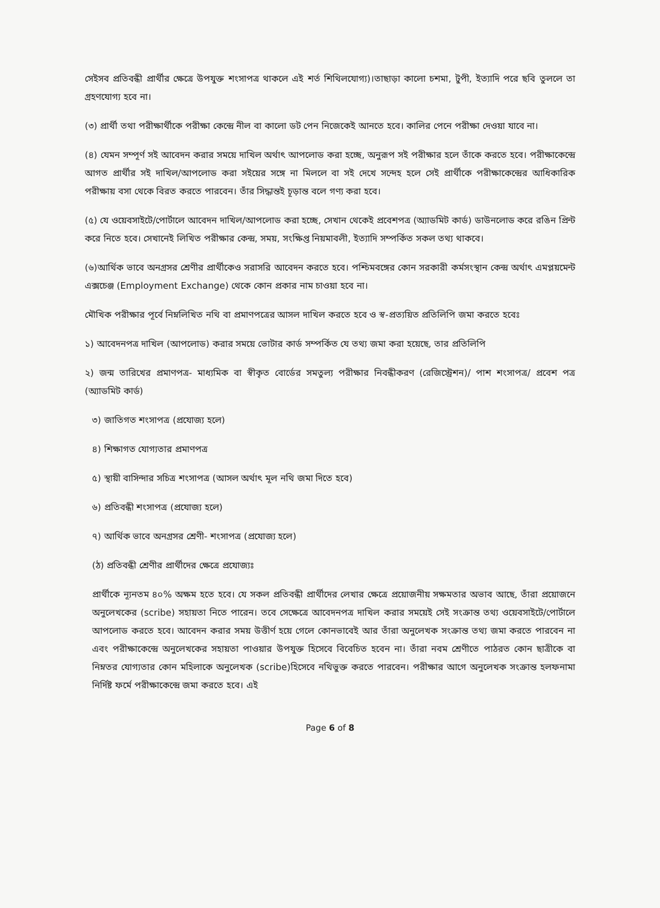সেইসব প্রতিবন্ধী প্রার্থীর ক্ষেত্রে উপযুক্ত শংসাপত্র থাকলে এই শর্ত শিথিলযোগ্য)।তাছাড়া কালো চশমা, টুপী, ইত্যাদি পরে ছবি তুললে তা গ্রহণযোগ্য হবে না।
(৩) প্রার্থী তথা পরীক্ষার্থীকে পরীক্ষা কেন্দ্রে নীল বা কালো ডট পেন নিজেকেই আনতে হবে। কালির পেনে পরীক্ষা দেওয়া যাবে না।
(৪) যেমন সম্পূর্ণ সই আবেদন করার সময়ে দাখিল অর্থাৎ আপলোড করা হচ্ছে, অনুরূপ সই পরীক্ষার হলে তাঁকে করতে হবে। পরীক্ষাকেন্দ্রে আগত প্রার্থীর সই দাখিল/আপলোড করা সইয়ের সঙ্গে না মিললে বা সই দেখে সন্দেহ হলে সেই প্রার্থীকে পরীক্ষাকেন্দ্রের আধিকারিক পরীক্ষায় বসা থেকে বিরত করতে পারবেন। তাঁর সিদ্ধান্তই চূড়ান্ত বলে গণ্য করা হবে।
(৫) যে ওয়েবসাইটে/পোর্টালে আবেদন দাখিল/আপলোড করা হচ্ছে, সেখান থেকেই প্রবেশপত্র (অ্যাডমিট কার্ড) ডাউনলোড করে রঙিন প্রিন্ট করে নিতে হবে। সেখানেই লিখিত পরীক্ষার কেন্দ্র, সময়, সংক্ষিপ্ত নিয়মাবলী, ইত্যাদি সম্পর্কিত সকল তথ্য থাকবে।
(৬)আর্থিক ভাবে অনগ্রসর শ্রেণীর প্রার্থীকেও সরাসরি আবেদন করতে হবে। পশ্চিমবঙ্গের কোন সরকারী কর্মসংস্থান কেন্দ্র অর্থাৎ এমপ্লয়মেন্ট এক্সচেঞ্জ (Employment Exchange) থেকে কোন প্রকার নাম চাওয়া হবে না।
মৌখিক পরীক্ষার পূর্বে নিম্নলিখিত নথি বা প্রমাণপত্রের আসল দাখিল করতে হবে ও স্ব-প্রত্যয়িত প্রতিলিপি জমা করতে হবেঃ
১) আবেদনপত্র দাখিল (আপলোড) করার সময়ে ভোটার কার্ড সম্পর্কিত যে তথ্য জমা করা হয়েছে, তার প্রতিলিপি
২) জন্ম তারিখের প্রমাণপত্র- মাধ্যমিক বা স্বীকৃত বোর্ডের সমতুল্য পরীক্ষার নিবন্ধীকরণ (রেজিস্ট্রেশন)/ পাশ শংসাপত্র/ প্রবেশ পত্র (অ্যাডমিট কার্ড)
৩) জাতিগত শংসাপত্র (প্রযোজ্য হলে)
৪) শিক্ষাগত যোগ্যতার প্রমাণপত্র
৫) স্থায়ী বাসিন্দার সচিত্র শংসাপত্র (আসল অর্থাৎ মূল নথি জমা দিতে হবে)
৬) প্রতিবন্ধী শংসাপত্র (প্রযোজ্য হলে)
৭) আর্থিক ভাবে অনগ্রসর শ্রেণী- শংসাপত্র (প্রযোজ্য হলে)
(ঠ) প্রতিবন্ধী শ্রেণীর প্রার্থীদের ক্ষেত্রে প্রযোজ্যঃ
প্রার্থীকে ন্যূনতম ৪০% অক্ষম হতে হবে। যে সকল প্রতিবন্ধী প্রার্থীদের লেখার ক্ষেত্রে প্রয়োজনীয় সক্ষমতার অভাব আছে, তাঁরা প্রয়োজনে অনুলেখকের (scribe) সহায়তা নিতে পারেন। তবে সেক্ষেত্রে আবেদনপত্র দাখিল করার সময়েই সেই সংক্রান্ত তথ্য ওয়েবসাইটে/পোর্টালে আপলোড করতে হবে। আবেদন করার সময় উত্তীর্ণ হয়ে গেলে কোনভাবেই আর তাঁরা অনুলেখক সংক্রান্ত তথ্য জমা করতে পারবেন না এবং পরীক্ষাকেন্দ্রে অনুলেখকের সহায়তা পাওয়ার উপযুক্ত হিসেবে বিবেচিত হবেন না। তাঁরা নবম শ্রেণীতে পাঠরত কোন ছাত্রীকে বা নিম্নতর যোগ্যতার কোন মহিলাকে অনুলেখক (scribe)হিসেবে নথিভুক্ত করতে পারবেন। পরীক্ষার আগে অনুলেখক সংক্রান্ত হলফনামা নির্দিষ্ট ফর্মে পরীক্ষাকেন্দ্রে জমা করতে হবে। এই
Page 6 of 8